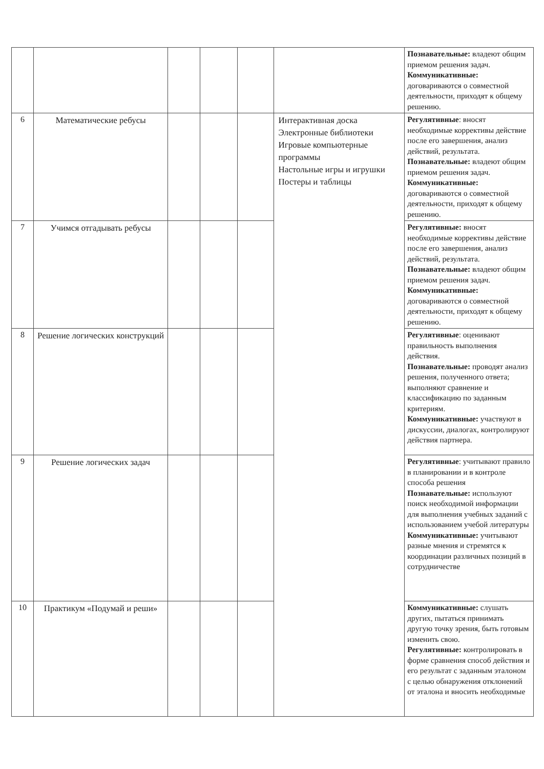| | | | | | | Познавательные: владеют общим приемом решения задач. Коммуникативные: договариваются о совместной деятельности, приходят к общему решению. |
| 6 | Математические ребусы | | | | Интерактивная доска Электронные библиотеки Игровые компьютерные программы Настольные игры и игрушки Постеры и таблицы | Регулятивные : вносят необходимые коррективы действие после его завершения, анализ действий, результата. Познавательные: владеют общим приемом решения задач. Коммуникативные: договариваются о совместной деятельности, приходят к общему решению. |
| 7 | Учимся отгадывать ребусы | | | | | Регулятивные: вносят необходимые коррективы действие после его завершения, анализ действий, результата. Познавательные: владеют общим приемом решения задач. Коммуникативные: договариваются о совместной деятельности, приходят к общему решению. |
| 8 | Решение логических конструкций | | | | | Регулятивные : оценивают правильность выполнения действия. Познавательные: проводят анализ решения, полученного ответа; выполняют сравнение и классификацию по заданным критериям. Коммуникативные: участвуют в дискуссии, диалогах, контролируют действия партнера. |
| 9 | Решение логических задач | | | | | Регулятивные : учитывают правило в планировании и в контроле способа решения Познавательные: используют поиск необходимой информации для выполнения учебных заданий с использованием учебой литературы Коммуникативные: учитывают разные мнения и стремятся к координации различных позиций в сотрудничестве |
| 10 | Практикум «Подумай и реши» | | | | | Коммуникативные: слушать других, пытаться принимать другую точку зрения, быть готовым изменить свою. Регулятивные: контролировать в форме сравнения способ действия и его результат с заданным эталоном с целью обнаружения отклонений от эталона и вносить необходимые |